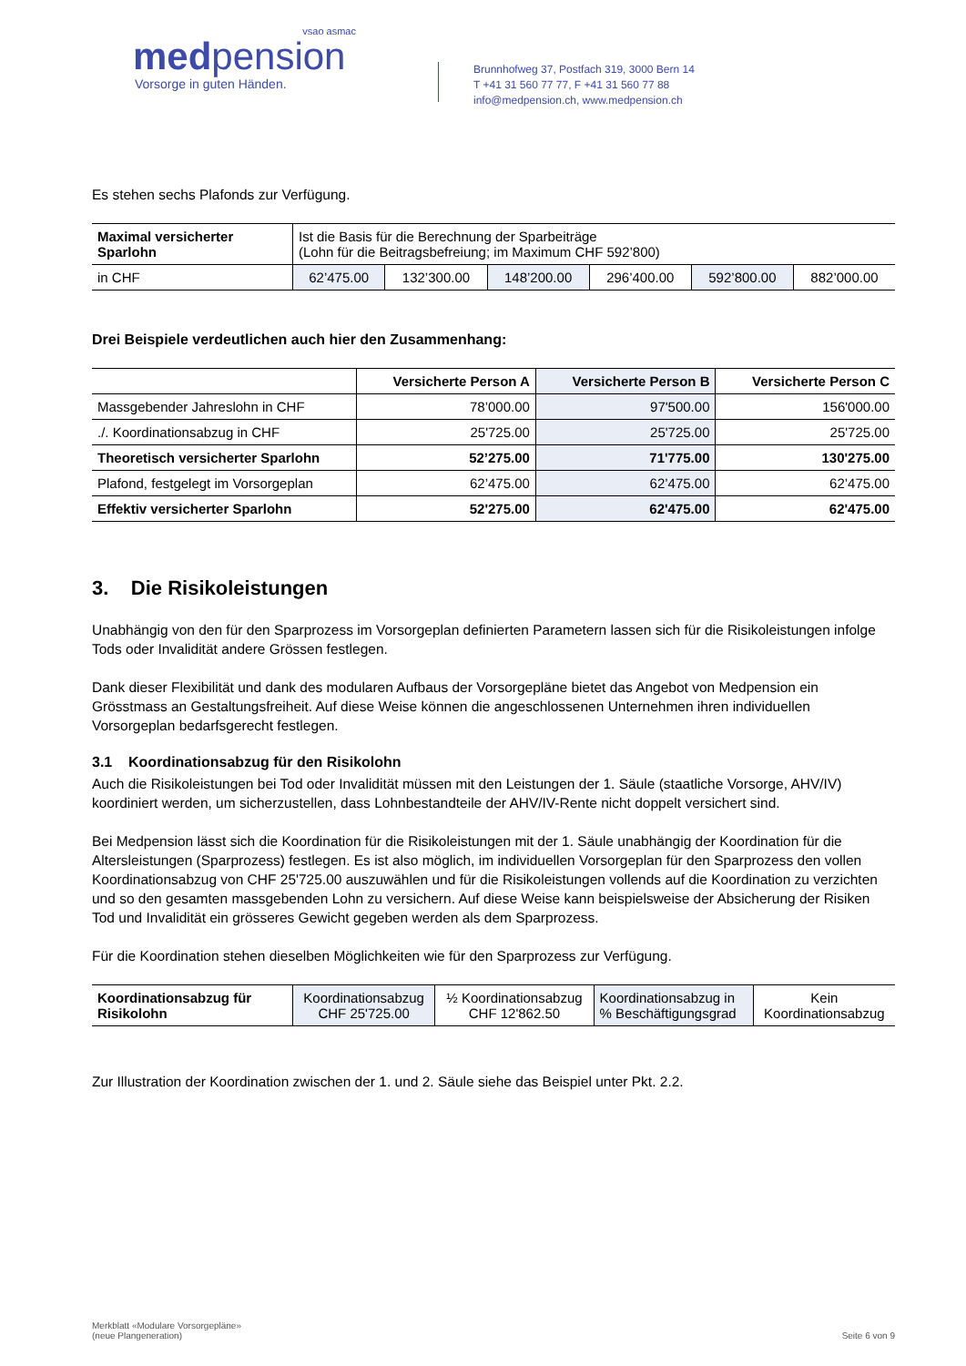vsao asmac
medpension
Vorsorge in guten Händen.
Brunnhofweg 37, Postfach 319, 3000 Bern 14
T +41 31 560 77 77, F +41 31 560 77 88
info@medpension.ch, www.medpension.ch
Es stehen sechs Plafonds zur Verfügung.
| Maximal versicherter Sparlohn | Ist die Basis für die Berechnung der Sparbeiträge (Lohn für die Beitragsbefreiung; im Maximum CHF 592’800) | | | | | |
| in CHF | 62’475.00 | 132’300.00 | 148’200.00 | 296’400.00 | 592’800.00 | 882’000.00 |
Drei Beispiele verdeutlichen auch hier den Zusammenhang:
| | Versicherte Person A | Versicherte Person B | Versicherte Person C |
| --- | --- | --- | --- |
| Massgebender Jahreslohn in CHF | 78’000.00 | 97'500.00 | 156'000.00 |
| ./. Koordinationsabzug in CHF | 25'725.00 | 25'725.00 | 25'725.00 |
| Theoretisch versicherter Sparlohn | 52’275.00 | 71'775.00 | 130'275.00 |
| Plafond, festgelegt im Vorsorgeplan | 62’475.00 | 62’475.00 | 62’475.00 |
| Effektiv versicherter Sparlohn | 52'275.00 | 62'475.00 | 62'475.00 |
3. Die Risikoleistungen
Unabhängig von den für den Sparprozess im Vorsorgeplan definierten Parametern lassen sich für die Risikoleistungen infolge Tods oder Invalidität andere Grössen festlegen.
Dank dieser Flexibilität und dank des modularen Aufbaus der Vorsorgepläne bietet das Angebot von Medpension ein Grösstmass an Gestaltungsfreiheit. Auf diese Weise können die angeschlossenen Unternehmen ihren individuellen Vorsorgeplan bedarfsgerecht festlegen.
3.1 Koordinationsabzug für den Risikolohn
Auch die Risikoleistungen bei Tod oder Invalidität müssen mit den Leistungen der 1. Säule (staatliche Vorsorge, AHV/IV) koordiniert werden, um sicherzustellen, dass Lohnbestandteile der AHV/IV-Rente nicht doppelt versichert sind.
Bei Medpension lässt sich die Koordination für die Risikoleistungen mit der 1. Säule unabhängig der Koordination für die Altersleistungen (Sparprozess) festlegen. Es ist also möglich, im individuellen Vorsorgeplan für den Sparprozess den vollen Koordinationsabzug von CHF 25'725.00 auszuwählen und für die Risikoleistungen vollends auf die Koordination zu verzichten und so den gesamten massgebenden Lohn zu versichern. Auf diese Weise kann beispielsweise der Absicherung der Risiken Tod und Invalidität ein grösseres Gewicht gegeben werden als dem Sparprozess.
Für die Koordination stehen dieselben Möglichkeiten wie für den Sparprozess zur Verfügung.
| Koordinationsabzug für Risikolohn | Koordinationsabzug CHF 25'725.00 | ½ Koordinationsabzug CHF 12'862.50 | Koordinationsabzug in % Beschäftigungsgrad | Kein Koordinationsabzug |
Zur Illustration der Koordination zwischen der 1. und 2. Säule siehe das Beispiel unter Pkt. 2.2.
Merkblatt «Modulare Vorsorgepläne»
(neue Plangeneration)
Seite 6 von 9